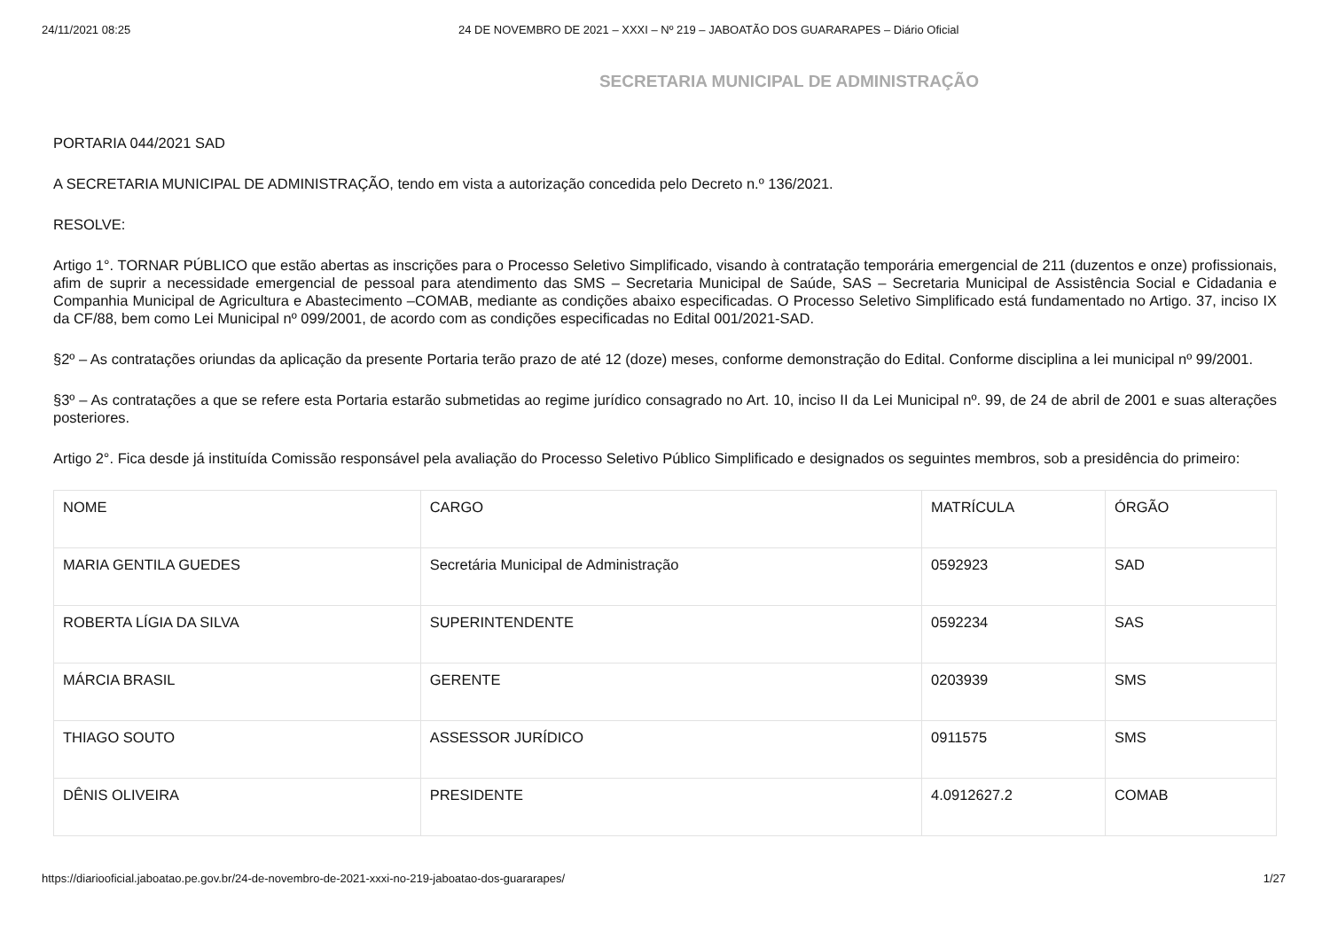24/11/2021 08:25 24 DE NOVEMBRO DE 2021 – XXXI – Nº 219 – JABOATÃO DOS GUARARAPES – Diário Oficial
SECRETARIA MUNICIPAL DE ADMINISTRAÇÃO
PORTARIA 044/2021 SAD
A SECRETARIA MUNICIPAL DE ADMINISTRAÇÃO, tendo em vista a autorização concedida pelo Decreto n.º 136/2021.
RESOLVE:
Artigo 1°. TORNAR PÚBLICO que estão abertas as inscrições para o Processo Seletivo Simplificado, visando à contratação temporária emergencial de 211 (duzentos e onze) profissionais, afim de suprir a necessidade emergencial de pessoal para atendimento das SMS – Secretaria Municipal de Saúde, SAS – Secretaria Municipal de Assistência Social e Cidadania e Companhia Municipal de Agricultura e Abastecimento –COMAB, mediante as condições abaixo especificadas. O Processo Seletivo Simplificado está fundamentado no Artigo. 37, inciso IX da CF/88, bem como Lei Municipal nº 099/2001, de acordo com as condições especificadas no Edital 001/2021-SAD.
§2º – As contratações oriundas da aplicação da presente Portaria terão prazo de até 12 (doze) meses, conforme demonstração do Edital. Conforme disciplina a lei municipal nº 99/2001.
§3º – As contratações a que se refere esta Portaria estarão submetidas ao regime jurídico consagrado no Art. 10, inciso II da Lei Municipal nº. 99, de 24 de abril de 2001 e suas alterações posteriores.
Artigo 2°. Fica desde já instituída Comissão responsável pela avaliação do Processo Seletivo Público Simplificado e designados os seguintes membros, sob a presidência do primeiro:
| NOME | CARGO | MATRÍCULA | ÓRGÃO |
| MARIA GENTILA GUEDES | Secretária Municipal de Administração | 0592923 | SAD |
| ROBERTA LÍGIA DA SILVA | SUPERINTENDENTE | 0592234 | SAS |
| MÁRCIA BRASIL | GERENTE | 0203939 | SMS |
| THIAGO SOUTO | ASSESSOR JURÍDICO | 0911575 | SMS |
| DÊNIS OLIVEIRA | PRESIDENTE | 4.0912627.2 | COMAB |
https://diariooficial.jaboatao.pe.gov.br/24-de-novembro-de-2021-xxxi-no-219-jaboatao-dos-guararapes/ 1/27